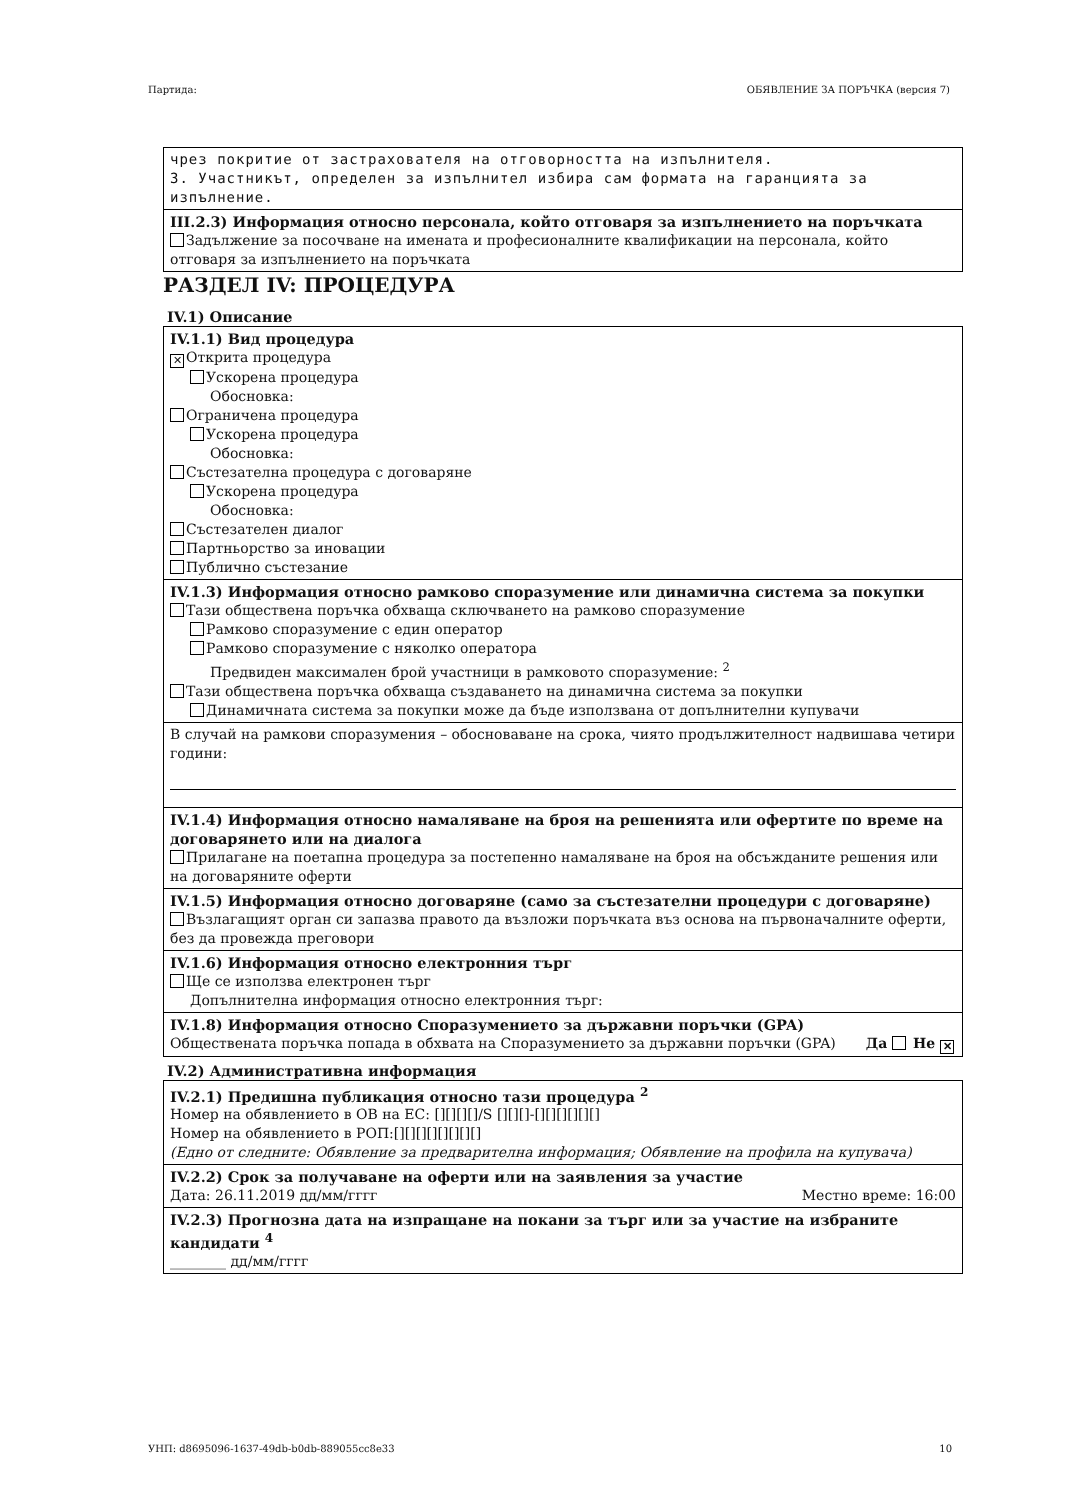Партида: ОБЯВЛЕНИЕ ЗА ПОРЪЧКА (версия 7)
чрез покритие от застрахователя на отговорността на изпълнителя.
3. Участникът, определен за изпълнител избира сам формата на гаранцията за изпълнение.
III.2.3) Информация относно персонала, който отговаря за изпълнението на поръчката
Задължение за посочване на имената и професионалните квалификации на персонала, който отговаря за изпълнението на поръчката
РАЗДЕЛ IV: ПРОЦЕДУРА
IV.1) Описание
IV.1.1) Вид процедура
✕ Открита процедура
Ускорена процедура
Обосновка:
Ограничена процедура
Ускорена процедура
Обосновка:
Състезателна процедура с договаряне
Ускорена процедура
Обосновка:
Състезателен диалог
Партньорство за иновации
Публично състезание
IV.1.3) Информация относно рамково споразумение или динамична система за покупки
Тази обществена поръчка обхваща сключването на рамково споразумение
Рамково споразумение с един оператор
Рамково споразумение с няколко оператора
Предвиден максимален брой участници в рамковото споразумение: <sup>2</sup>
Тази обществена поръчка обхваща създаването на динамична система за покупки
Динамичната система за покупки може да бъде използвана от допълнителни купувачи
В случай на рамкови споразумения – обосноваване на срока, чиято продължителност надвишава четири години:
IV.1.4) Информация относно намаляване на броя на решенията или офертите по време на договарянето или на диалога
Прилагане на поетапна процедура за постепенно намаляване на броя на обсъжданите решения или на договаряните оферти
IV.1.5) Информация относно договаряне (само за състезателни процедури с договаряне)
Възлагащият орган си запазва правото да възложи поръчката въз основа на първоначалните оферти, без да провежда преговори
IV.1.6) Информация относно електронния търг
Ще се използва електронен търг
Допълнителна информация относно електронния търг:
IV.1.8) Информация относно Споразумението за държавни поръчки (GPA)
Обществената поръчка попада в обхвата на Споразумението за държавни поръчки (GPA) Да Не ✕
IV.2) Административна информация
IV.2.1) Предишна публикация относно тази процедура <sup>2</sup>
Номер на обявлението в ОВ на ЕС: [][][][]/S [][][]-[][][][][][]
Номер на обявлението в РОП:[][][][][][][][]
(Едно от следните: Обявление за предварителна информация; Обявление на профила на купувача)
IV.2.2) Срок за получаване на оферти или на заявления за участие
Дата: 26.11.2019 дд/мм/гггг Местно време: 16:00
IV.2.3) Прогнозна дата на изпращане на покани за търг или за участие на избраните кандидати <sup>4</sup>
________ дд/мм/гггг
УНП: d8695096-1637-49db-b0db-889055cc8e33 10